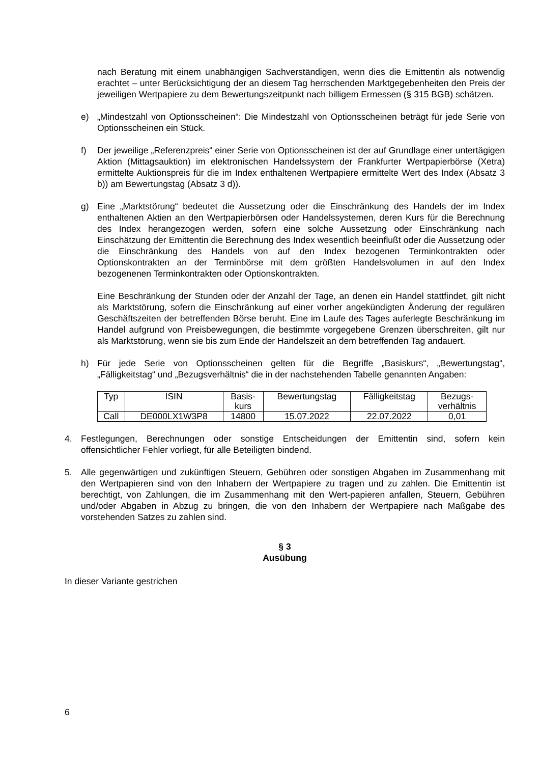nach Beratung mit einem unabhängigen Sachverständigen, wenn dies die Emittentin als notwendig erachtet – unter Berücksichtigung der an diesem Tag herrschenden Marktgegebenheiten den Preis der jeweiligen Wertpapiere zu dem Bewertungszeitpunkt nach billigem Ermessen (§ 315 BGB) schätzen.
e) „Mindestzahl von Optionsscheinen“: Die Mindestzahl von Optionsscheinen beträgt für jede Serie von Optionsscheinen ein Stück.
f) Der jeweilige „Referenzpreis“ einer Serie von Optionsscheinen ist der auf Grundlage einer untertägigen Aktion (Mittagsauktion) im elektronischen Handelssystem der Frankfurter Wertpapierbörse (Xetra) ermittelte Auktionspreis für die im Index enthaltenen Wertpapiere ermittelte Wert des Index (Absatz 3 b)) am Bewertungstag (Absatz 3 d)).
g) Eine „Marktstörung“ bedeutet die Aussetzung oder die Einschränkung des Handels der im Index enthaltenen Aktien an den Wertpapierbörsen oder Handelssystemen, deren Kurs für die Berechnung des Index herangezogen werden, sofern eine solche Aussetzung oder Einschränkung nach Einschätzung der Emittentin die Berechnung des Index wesentlich beeinflußt oder die Aussetzung oder die Einschränkung des Handels von auf den Index bezogenen Terminkontrakten oder Optionskontrakten an der Terminbörse mit dem größten Handelsvolumen in auf den Index bezogenenen Terminkontrakten oder Optionskontrakten.
Eine Beschränkung der Stunden oder der Anzahl der Tage, an denen ein Handel stattfindet, gilt nicht als Marktstörung, sofern die Einschränkung auf einer vorher angekündigten Änderung der regulären Geschäftszeiten der betreffenden Börse beruht. Eine im Laufe des Tages auferlegte Beschränkung im Handel aufgrund von Preisbewegungen, die bestimmte vorgegebene Grenzen überschreiten, gilt nur als Marktstörung, wenn sie bis zum Ende der Handelszeit an dem betreffenden Tag andauert.
h) Für jede Serie von Optionsscheinen gelten für die Begriffe „Basiskurs“, „Bewertungstag“, „Fälligkeitstag“ und „Bezugsverhältnis“ die in der nachstehenden Tabelle genannten Angaben:
| Typ | ISIN | Basis- kurs | Bewertungstag | Fälligkeitstag | Bezugs- verhältnis |
| Call | DE000LX1W3P8 | 14800 | 15.07.2022 | 22.07.2022 | 0,01 |
4. Festlegungen, Berechnungen oder sonstige Entscheidungen der Emittentin sind, sofern kein offensichtlicher Fehler vorliegt, für alle Beteiligten bindend.
5. Alle gegenwärtigen und zukünftigen Steuern, Gebühren oder sonstigen Abgaben im Zusammenhang mit den Wertpapieren sind von den Inhabern der Wertpapiere zu tragen und zu zahlen. Die Emittentin ist berechtigt, von Zahlungen, die im Zusammenhang mit den Wert-papieren anfallen, Steuern, Gebühren und/oder Abgaben in Abzug zu bringen, die von den Inhabern der Wertpapiere nach Maßgabe des vorstehenden Satzes zu zahlen sind.
§ 3
Ausübung
In dieser Variante gestrichen
6